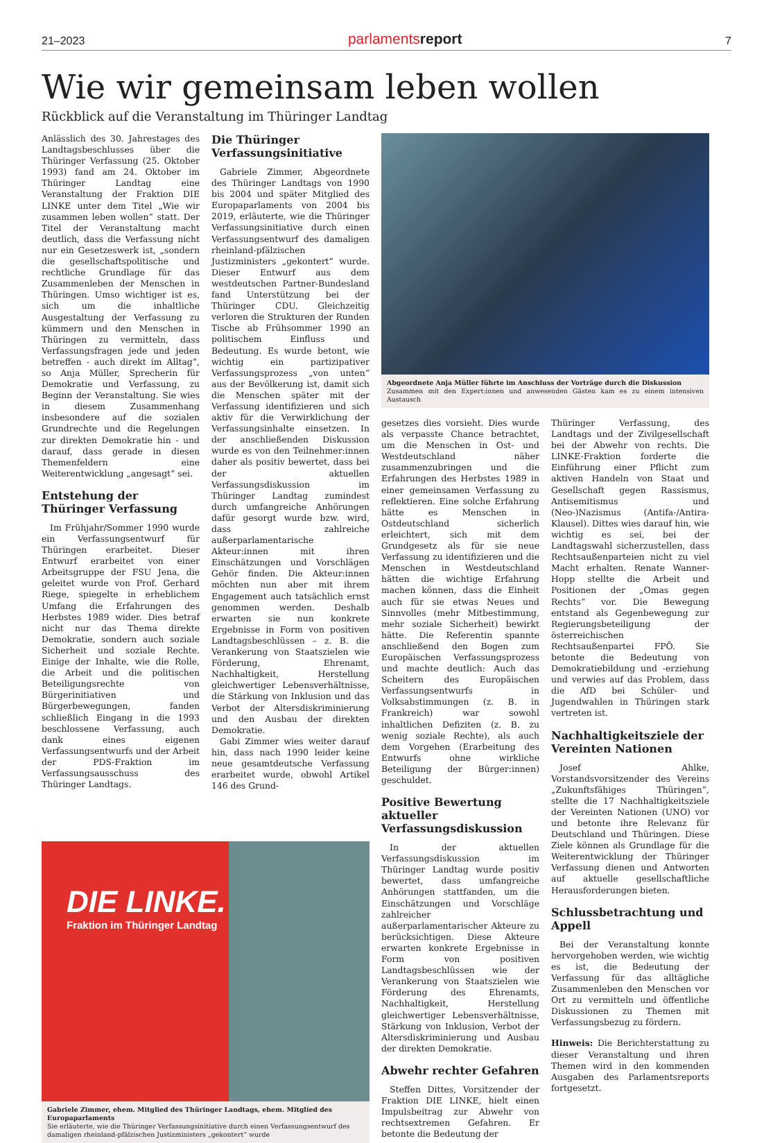21–2023 parlamentsreport 7
Wie wir gemeinsam leben wollen
Rückblick auf die Veranstaltung im Thüringer Landtag
Anlässlich des 30. Jahrestages des Landtagsbeschlusses über die Thüringer Verfassung (25. Oktober 1993) fand am 24. Oktober im Thüringer Landtag eine Veranstaltung der Fraktion DIE LINKE unter dem Titel „Wie wir zusammen leben wollen“ statt. Der Titel der Veranstaltung macht deutlich, dass die Verfassung nicht nur ein Gesetzeswerk ist, „sondern die gesellschaftspolitische und rechtliche Grundlage für das Zusammenleben der Menschen in Thüringen. Umso wichtiger ist es, sich um die inhaltliche Ausgestaltung der Verfassung zu kümmern und den Menschen in Thüringen zu vermitteln, dass Verfassungsfragen jede und jeden betreffen - auch direkt im Alltag“, so Anja Müller, Sprecherin für Demokratie und Verfassung, zu Beginn der Veranstaltung. Sie wies in diesem Zusammenhang insbesondere auf die sozialen Grundrechte und die Regelungen zur direkten Demokratie hin - und darauf, dass gerade in diesen Themenfeldern eine Weiterentwicklung „angesagt“ sei.
Entstehung der Thüringer Verfassung
Im Frühjahr/Sommer 1990 wurde ein Verfassungsentwurf für Thüringen erarbeitet. Dieser Entwurf erarbeitet von einer Arbeitsgruppe der FSU Jena, die geleitet wurde von Prof. Gerhard Riege, spiegelte in erheblichem Umfang die Erfahrungen des Herbstes 1989 wider. Dies betraf nicht nur das Thema direkte Demokratie, sondern auch soziale Sicherheit und soziale Rechte. Einige der Inhalte, wie die Rolle, die Arbeit und die politischen Beteiligungsrechte von Bürgerinitiativen und Bürgerbewegungen, fanden schließlich Eingang in die 1993 beschlossene Verfassung, auch dank eines eigenen Verfassungsentwurfs und der Arbeit der PDS-Fraktion im Verfassungsausschuss des Thüringer Landtags.
Die Thüringer Verfassungs­initiative
Gabriele Zimmer, Abgeordnete des Thüringer Landtags von 1990 bis 2004 und später Mitglied des Europaparlaments von 2004 bis 2019, erläuterte, wie die Thüringer Verfassungsinitiative durch einen Verfassungsentwurf des damaligen rheinland-pfälzischen Justizministers „gekontert“ wurde. Dieser Entwurf aus dem westdeutschen Partner-Bundesland fand Unterstützung bei der Thüringer CDU. Gleichzeitig verloren die Strukturen der Runden Tische ab Frühsommer 1990 an politischem Einfluss und Bedeutung. Es wurde betont, wie wichtig ein partizipativer Verfassungsprozess „von unten“ aus der Bevölkerung ist, damit sich die Menschen später mit der Verfassung identifizieren und sich aktiv für die Verwirklichung der Verfassungsinhalte einsetzen. In der anschließenden Diskussion wurde es von den Teilnehmer:innen daher als positiv bewertet, dass bei der aktuellen Verfassungsdiskussion im Thüringer Landtag zumindest durch umfangreiche Anhörungen dafür gesorgt wurde bzw. wird, dass zahlreiche außerparlamentarische Akteur:innen mit ihren Einschätzungen und Vorschlägen Gehör finden. Die Akteur:innen möchten nun aber mit ihrem Engagement auch tatsächlich ernst genommen werden. Deshalb erwarten sie nun konkrete Ergebnisse in Form von positiven Landtagsbeschlüssen – z. B. die Verankerung von Staatszielen wie Förderung, Ehrenamt, Nachhaltigkeit, Herstellung gleichwertiger Lebensverhältnisse, die Stärkung von Inklusion und das Verbot der Altersdiskriminierung und den Ausbau der direkten Demokratie.
Gabi Zimmer wies weiter darauf hin, dass nach 1990 leider keine neue gesamtdeutsche Verfassung erarbeitet wurde, obwohl Artikel 146 des Grund-
Abgeordnete Anja Müller führte im Anschluss der Vorträge durch die Diskussion
Zusammen mit den Expert:innen und anwesenden Gästen kam es zu einem intensiven Austausch
gesetzes dies vorsieht. Dies wurde als verpasste Chance betrachtet, um die Menschen in Ost- und Westdeutschland näher zusammenzubringen und die Erfahrungen des Herbstes 1989 in einer gemeinsamen Verfassung zu reflektieren. Eine solche Erfahrung hätte es Menschen in Ostdeutschland sicherlich erleichtert, sich mit dem Grundgesetz als für sie neue Verfassung zu identifizieren und die Menschen in Westdeutschland hätten die wichtige Erfahrung machen können, dass die Einheit auch für sie etwas Neues und Sinnvolles (mehr Mitbestimmung, mehr soziale Sicherheit) bewirkt hätte. Die Referentin spannte anschließend den Bogen zum Europäischen Verfassungsprozess und machte deutlich: Auch das Scheitern des Europäischen Verfassungsentwurfs in Volksabstimmungen (z. B. in Frankreich) war sowohl inhaltlichen Defiziten (z. B. zu wenig soziale Rechte), als auch dem Vorgehen (Erarbeitung des Entwurfs ohne wirkliche Beteiligung der Bürger:innen) geschuldet.
Positive Bewertung aktueller Verfassungsdiskussion
In der aktuellen Verfassungsdiskussion im Thüringer Landtag wurde positiv bewertet, dass umfangreiche Anhörungen stattfanden, um die Einschätzungen und Vorschläge zahlreicher außerparlamentarischer Akteure zu berücksichtigen. Diese Akteure erwarten konkrete Ergebnisse in Form von positiven Landtagsbeschlüssen wie der Verankerung von Staatszielen wie Förderung des Ehrenamts, Nachhaltigkeit, Herstellung gleichwertiger Lebensverhältnisse, Stärkung von Inklusion, Verbot der Altersdiskriminierung und Ausbau der direkten Demokratie.
Abwehr rechter Gefahren
Steffen Dittes, Vorsitzender der Fraktion DIE LINKE, hielt einen Impulsbeitrag zur Abwehr von rechtsextremen Gefahren. Er betonte die Bedeutung der
Thüringer Verfassung, des Landtags und der Zivilgesellschaft bei der Abwehr von rechts. Die LINKE-Fraktion forderte die Einführung einer Pflicht zum aktiven Handeln von Staat und Gesellschaft gegen Rassismus, Antisemitismus und (Neo-)Nazismus (Antifa-/Antira-Klausel). Dittes wies darauf hin, wie wichtig es sei, bei der Landtagswahl sicherzustellen, dass Rechtsaußenparteien nicht zu viel Macht erhalten. Renate Wanner-Hopp stellte die Arbeit und Positionen der „Omas gegen Rechts“ vor. Die Bewegung entstand als Gegenbewegung zur Regierungsbeteiligung der österreichischen Rechtsaußenpartei FPÖ. Sie betonte die Bedeutung von Demokratiebildung und -erziehung und verwies auf das Problem, dass die AfD bei Schüler- und Jugendwahlen in Thüringen stark vertreten ist.
Nachhaltigkeitsziele der Vereinten Nationen
Josef Ahlke, Vorstandsvorsitzender des Vereins „Zukunftsfähiges Thüringen“, stellte die 17 Nachhaltigkeitsziele der Vereinten Nationen (UNO) vor und betonte ihre Relevanz für Deutschland und Thüringen. Diese Ziele können als Grundlage für die Weiterentwicklung der Thüringer Verfassung dienen und Antworten auf aktuelle gesellschaftliche Herausforderungen bieten.
Schlussbetrachtung und Appell
Bei der Veranstaltung konnte hervorgehoben werden, wie wichtig es ist, die Bedeutung der Verfassung für das alltägliche Zusammenleben den Menschen vor Ort zu vermitteln und öffentliche Diskussionen zu Themen mit Verfassungsbezug zu fördern.
Hinweis: Die Berichterstattung zu dieser Veranstaltung und ihren Themen wird in den kommenden Ausgaben des Parlamentsreports fortgesetzt.
DIE LINKE.
Fraktion im Thüringer Landtag
Gabriele Zimmer, ehem. Mitglied des Thüringer Landtags, ehem. Mitglied des Europaparlaments
Sie erläuterte, wie die Thüringer Verfassungsinitiative durch einen Verfassungsentwurf des damaligen rheinland-pfälzischen Justizministers „gekontert“ wurde